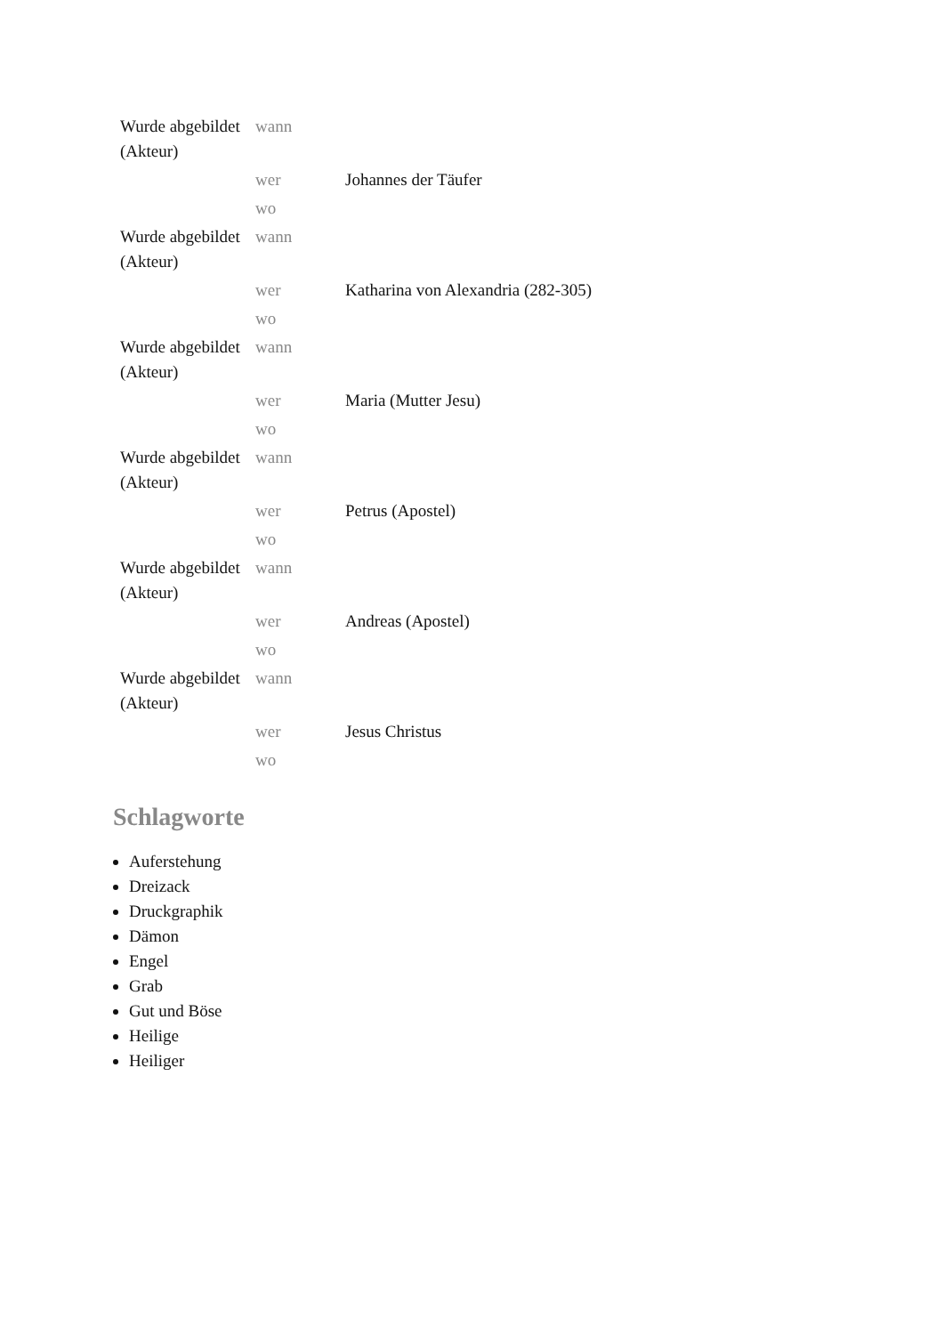| Wurde abgebildet (Akteur) | wann | |
| | wer | Johannes der Täufer |
| | wo | |
| Wurde abgebildet (Akteur) | wann | |
| | wer | Katharina von Alexandria (282-305) |
| | wo | |
| Wurde abgebildet (Akteur) | wann | |
| | wer | Maria (Mutter Jesu) |
| | wo | |
| Wurde abgebildet (Akteur) | wann | |
| | wer | Petrus (Apostel) |
| | wo | |
| Wurde abgebildet (Akteur) | wann | |
| | wer | Andreas (Apostel) |
| | wo | |
| Wurde abgebildet (Akteur) | wann | |
| | wer | Jesus Christus |
| | wo | |
Schlagworte
Auferstehung
Dreizack
Druckgraphik
Dämon
Engel
Grab
Gut und Böse
Heilige
Heiliger